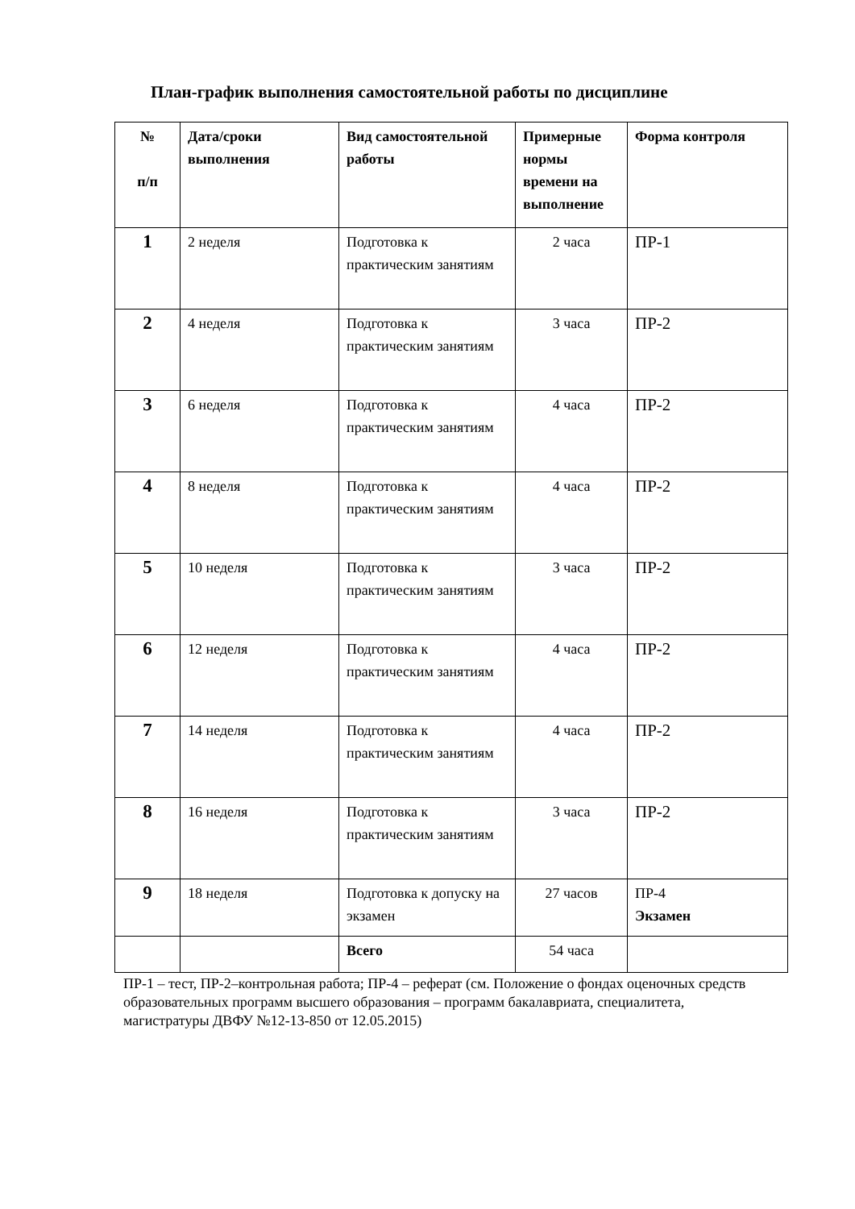План-график выполнения самостоятельной работы по дисциплине
| № п/п | Дата/сроки выполнения | Вид самостоятельной работы | Примерные нормы времени на выполнение | Форма контроля |
| --- | --- | --- | --- | --- |
| 1 | 2 неделя | Подготовка к практическим занятиям | 2 часа | ПР-1 |
| 2 | 4 неделя | Подготовка к практическим занятиям | 3 часа | ПР-2 |
| 3 | 6 неделя | Подготовка к практическим занятиям | 4 часа | ПР-2 |
| 4 | 8 неделя | Подготовка к практическим занятиям | 4 часа | ПР-2 |
| 5 | 10 неделя | Подготовка к практическим занятиям | 3 часа | ПР-2 |
| 6 | 12 неделя | Подготовка к практическим занятиям | 4 часа | ПР-2 |
| 7 | 14 неделя | Подготовка к практическим занятиям | 4 часа | ПР-2 |
| 8 | 16 неделя | Подготовка к практическим занятиям | 3 часа | ПР-2 |
| 9 | 18 неделя | Подготовка к допуску на экзамен | 27 часов | ПР-4 Экзамен |
| | | Всего | 54 часа | |
ПР-1 – тест, ПР-2–контрольная работа; ПР-4 – реферат (см. Положение о фондах оценочных средств образовательных программ высшего образования – программ бакалавриата, специалитета, магистратуры ДВФУ №12-13-850 от 12.05.2015)